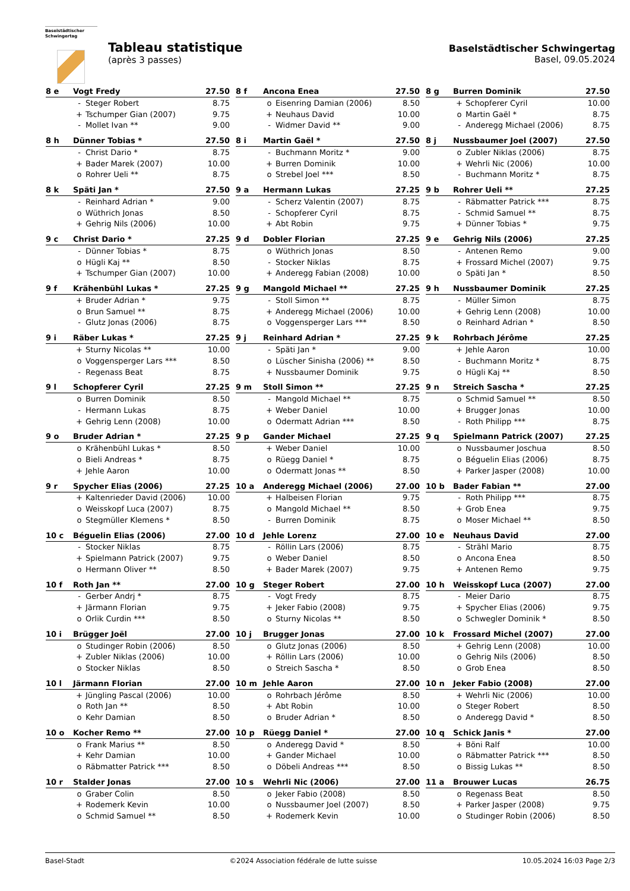Baselstädtischer
Schwingertag
Tableau statistique
(après 3 passes)
Baselstädtischer Schwingertag
Basel, 09.05.2024
| 8 e | Vogt Fredy | | 27.50 |
| | - | Steger Robert | 8.75 |
| | + | Tschumper Gian (2007) | 9.75 |
| | - | Mollet Ivan ** | 9.00 |
| 8 f | Ancona Enea | | 27.50 |
| | o | Eisenring Damian (2006) | 8.50 |
| | + | Neuhaus David | 10.00 |
| | - | Widmer David ** | 9.00 |
| 8 g | Burren Dominik | | 27.50 |
| | + | Schopferer Cyril | 10.00 |
| | o | Martin Gaël * | 8.75 |
| | - | Anderegg Michael (2006) | 8.75 |
| 8 h | Dünner Tobias * | | 27.50 |
| | - | Christ Dario * | 8.75 |
| | + | Bader Marek (2007) | 10.00 |
| | o | Rohrer Ueli ** | 8.75 |
| 8 i | Martin Gaël * | | 27.50 |
| | - | Buchmann Moritz * | 9.00 |
| | + | Burren Dominik | 10.00 |
| | o | Strebel Joel *** | 8.50 |
| 8 j | Nussbaumer Joel (2007) | | 27.50 |
| | o | Zubler Niklas (2006) | 8.75 |
| | + | Wehrli Nic (2006) | 10.00 |
| | - | Buchmann Moritz * | 8.75 |
| 8 k | Späti Jan * | | 27.50 |
| | - | Reinhard Adrian * | 9.00 |
| | o | Wüthrich Jonas | 8.50 |
| | + | Gehrig Nils (2006) | 10.00 |
| 9 a | Hermann Lukas | | 27.25 |
| | - | Scherz Valentin (2007) | 8.75 |
| | - | Schopferer Cyril | 8.75 |
| | + | Abt Robin | 9.75 |
| 9 b | Rohrer Ueli ** | | 27.25 |
| | - | Räbmatter Patrick *** | 8.75 |
| | - | Schmid Samuel ** | 8.75 |
| | + | Dünner Tobias * | 9.75 |
| 9 c | Christ Dario * | | 27.25 |
| | - | Dünner Tobias * | 8.75 |
| | o | Hügli Kaj ** | 8.50 |
| | + | Tschumper Gian (2007) | 10.00 |
| 9 d | Dobler Florian | | 27.25 |
| | o | Wüthrich Jonas | 8.50 |
| | - | Stocker Niklas | 8.75 |
| | + | Anderegg Fabian (2008) | 10.00 |
| 9 e | Gehrig Nils (2006) | | 27.25 |
| | - | Antenen Remo | 9.00 |
| | + | Frossard Michel (2007) | 9.75 |
| | o | Späti Jan * | 8.50 |
| 9 f | Krähenbühl Lukas * | | 27.25 |
| | + | Bruder Adrian * | 9.75 |
| | o | Brun Samuel ** | 8.75 |
| | - | Glutz Jonas (2006) | 8.75 |
| 9 g | Mangold Michael ** | | 27.25 |
| | - | Stoll Simon ** | 8.75 |
| | + | Anderegg Michael (2006) | 10.00 |
| | o | Voggensperger Lars *** | 8.50 |
| 9 h | Nussbaumer Dominik | | 27.25 |
| | - | Müller Simon | 8.75 |
| | + | Gehrig Lenn (2008) | 10.00 |
| | o | Reinhard Adrian * | 8.50 |
| 9 i | Räber Lukas * | | 27.25 |
| | + | Sturny Nicolas ** | 10.00 |
| | o | Voggensperger Lars *** | 8.50 |
| | - | Regenass Beat | 8.75 |
| 9 j | Reinhard Adrian * | | 27.25 |
| | - | Späti Jan * | 9.00 |
| | o | Lüscher Sinisha (2006) ** | 8.50 |
| | + | Nussbaumer Dominik | 9.75 |
| 9 k | Rohrbach Jérôme | | 27.25 |
| | + | Jehle Aaron | 10.00 |
| | - | Buchmann Moritz * | 8.75 |
| | o | Hügli Kaj ** | 8.50 |
| 9 l | Schopferer Cyril | | 27.25 |
| | o | Burren Dominik | 8.50 |
| | - | Hermann Lukas | 8.75 |
| | + | Gehrig Lenn (2008) | 10.00 |
| 9 m | Stoll Simon ** | | 27.25 |
| | - | Mangold Michael ** | 8.75 |
| | + | Weber Daniel | 10.00 |
| | o | Odermatt Adrian *** | 8.50 |
| 9 n | Streich Sascha * | | 27.25 |
| | o | Schmid Samuel ** | 8.50 |
| | + | Brugger Jonas | 10.00 |
| | - | Roth Philipp *** | 8.75 |
| 9 o | Bruder Adrian * | | 27.25 |
| | o | Krähenbühl Lukas * | 8.50 |
| | o | Bieli Andreas * | 8.75 |
| | + | Jehle Aaron | 10.00 |
| 9 p | Gander Michael | | 27.25 |
| | + | Weber Daniel | 10.00 |
| | o | Rüegg Daniel * | 8.75 |
| | o | Odermatt Jonas ** | 8.50 |
| 9 q | Spielmann Patrick (2007) | | 27.25 |
| | o | Nussbaumer Joschua | 8.50 |
| | o | Béguelin Elias (2006) | 8.75 |
| | + | Parker Jasper (2008) | 10.00 |
| 9 r | Spycher Elias (2006) | | 27.25 |
| | + | Kaltenrieder David (2006) | 10.00 |
| | o | Weisskopf Luca (2007) | 8.75 |
| | o | Stegmüller Klemens * | 8.50 |
| 10 a | Anderegg Michael (2006) | | 27.00 |
| | + | Halbeisen Florian | 9.75 |
| | o | Mangold Michael ** | 8.50 |
| | - | Burren Dominik | 8.75 |
| 10 b | Bader Fabian ** | | 27.00 |
| | - | Roth Philipp *** | 8.75 |
| | + | Grob Enea | 9.75 |
| | o | Moser Michael ** | 8.50 |
| 10 c | Béguelin Elias (2006) | | 27.00 |
| | - | Stocker Niklas | 8.75 |
| | + | Spielmann Patrick (2007) | 9.75 |
| | o | Hermann Oliver ** | 8.50 |
| 10 d | Jehle Lorenz | | 27.00 |
| | - | Röllin Lars (2006) | 8.75 |
| | o | Weber Daniel | 8.50 |
| | + | Bader Marek (2007) | 9.75 |
| 10 e | Neuhaus David | | 27.00 |
| | - | Strähl Mario | 8.75 |
| | o | Ancona Enea | 8.50 |
| | + | Antenen Remo | 9.75 |
| 10 f | Roth Jan ** | | 27.00 |
| | - | Gerber Andrj * | 8.75 |
| | + | Järmann Florian | 9.75 |
| | o | Orlik Curdin *** | 8.50 |
| 10 g | Steger Robert | | 27.00 |
| | - | Vogt Fredy | 8.75 |
| | + | Jeker Fabio (2008) | 9.75 |
| | o | Sturny Nicolas ** | 8.50 |
| 10 h | Weisskopf Luca (2007) | | 27.00 |
| | - | Meier Dario | 8.75 |
| | + | Spycher Elias (2006) | 9.75 |
| | o | Schwegler Dominik * | 8.50 |
| 10 i | Brügger Joël | | 27.00 |
| | o | Studinger Robin (2006) | 8.50 |
| | + | Zubler Niklas (2006) | 10.00 |
| | o | Stocker Niklas | 8.50 |
| 10 j | Brugger Jonas | | 27.00 |
| | o | Glutz Jonas (2006) | 8.50 |
| | + | Röllin Lars (2006) | 10.00 |
| | o | Streich Sascha * | 8.50 |
| 10 k | Frossard Michel (2007) | | 27.00 |
| | + | Gehrig Lenn (2008) | 10.00 |
| | o | Gehrig Nils (2006) | 8.50 |
| | o | Grob Enea | 8.50 |
| 10 l | Järmann Florian | | 27.00 |
| | + | Jüngling Pascal (2006) | 10.00 |
| | o | Roth Jan ** | 8.50 |
| | o | Kehr Damian | 8.50 |
| 10 m | Jehle Aaron | | 27.00 |
| | o | Rohrbach Jérôme | 8.50 |
| | + | Abt Robin | 10.00 |
| | o | Bruder Adrian * | 8.50 |
| 10 n | Jeker Fabio (2008) | | 27.00 |
| | + | Wehrli Nic (2006) | 10.00 |
| | o | Steger Robert | 8.50 |
| | o | Anderegg David * | 8.50 |
| 10 o | Kocher Remo ** | | 27.00 |
| | o | Frank Marius ** | 8.50 |
| | + | Kehr Damian | 10.00 |
| | o | Räbmatter Patrick *** | 8.50 |
| 10 p | Rüegg Daniel * | | 27.00 |
| | o | Anderegg David * | 8.50 |
| | + | Gander Michael | 10.00 |
| | o | Döbeli Andreas *** | 8.50 |
| 10 q | Schick Janis * | | 27.00 |
| | + | Böni Ralf | 10.00 |
| | o | Räbmatter Patrick *** | 8.50 |
| | o | Bissig Lukas ** | 8.50 |
| 10 r | Stalder Jonas | | 27.00 |
| | o | Graber Colin | 8.50 |
| | + | Rodemerk Kevin | 10.00 |
| | o | Schmid Samuel ** | 8.50 |
| 10 s | Wehrli Nic (2006) | | 27.00 |
| | o | Jeker Fabio (2008) | 8.50 |
| | o | Nussbaumer Joel (2007) | 8.50 |
| | + | Rodemerk Kevin | 10.00 |
| 11 a | Brouwer Lucas | | 26.75 |
| | o | Regenass Beat | 8.50 |
| | + | Parker Jasper (2008) | 9.75 |
| | o | Studinger Robin (2006) | 8.50 |
Basel-Stadt ©2024 Association fédérale de lutte suisse 10.05.2024 16:03 Page 2/3